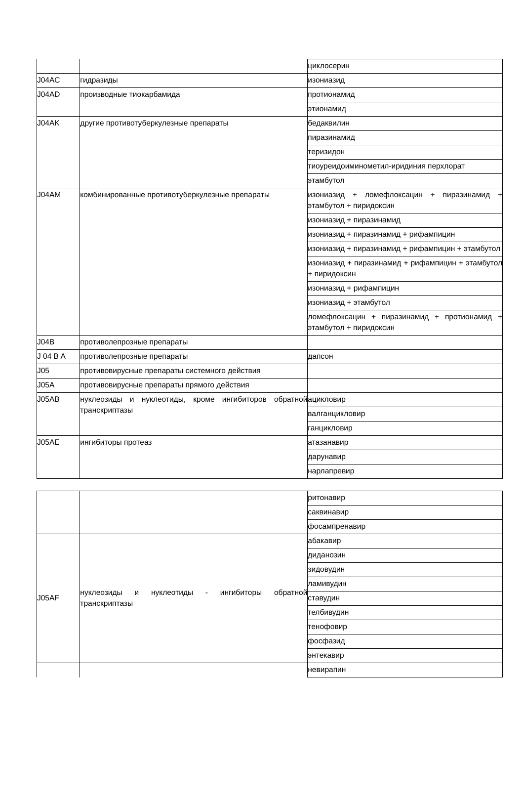| | | циклосерин |
| J04AC | гидразиды | изониазид |
| J04AD | производные тиокарбамида | протионамид |
| | | этионамид |
| J04AK | другие противотуберкулезные препараты | бедаквилин |
| | | пиразинамид |
| | | теризидон |
| | | тиоуреидоиминометил-иридиния перхлорат |
| | | этамбутол |
| J04AM | комбинированные противотуберкулезные препараты | изониазид + ломефлоксацин + пиразинамид + этамбутол + пиридоксин |
| | | изониазид + пиразинамид |
| | | изониазид + пиразинамид + рифампицин |
| | | изониазид + пиразинамид + рифампицин + этамбутол |
| | | изониазид + пиразинамид + рифампицин + этамбутол + пиридоксин |
| | | изониазид + рифампицин |
| | | изониазид + этамбутол |
| | | ломефлоксацин + пиразинамид + протионамид + этамбутол + пиридоксин |
| J04B | противолепрозные препараты | |
| J 04 B A | противолепрозные препараты | дапсон |
| J05 | противовирусные препараты системного действия | |
| J05A | противовирусные препараты прямого действия | |
| J05AB | нуклеозиды и нуклеотиды, кроме ингибиторов обратной транскриптазы | ацикловир |
| | | валганцикловир |
| | | ганцикловир |
| J05AE | ингибиторы протеаз | атазанавир |
| | | дарунавир |
| | | нарлапревир |
| | | ритонавир |
| | | саквинавир |
| | | фосампренавир |
| J05AF | нуклеозиды и нуклеотиды - ингибиторы обратной транскриптазы | абакавир |
| | | диданозин |
| | | зидовудин |
| | | ламивудин |
| | | ставудин |
| | | телбивудин |
| | | тенофовир |
| | | фосфазид |
| | | энтекавир |
| | | невирапин |